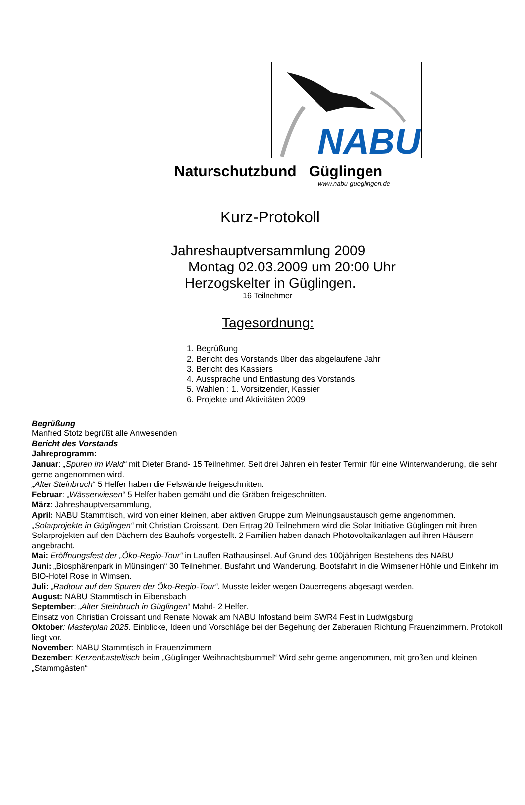NABU
Naturschutzbund Güglingen
www.nabu-gueglingen.de
Kurz-Protokoll
Jahreshauptversammlung 2009
Montag 02.03.2009 um 20:00 Uhr
Herzogskelter in Güglingen.
16 Teilnehmer
Tagesordnung:
1. Begrüßung
2. Bericht des Vorstands über das abgelaufene Jahr
3. Bericht des Kassiers
4. Aussprache und Entlastung des Vorstands
5. Wahlen : 1. Vorsitzender, Kassier
6. Projekte und Aktivitäten 2009
Begrüßung
Manfred Stotz begrüßt alle Anwesenden
Bericht des Vorstands
Jahreprogramm:
Januar: „Spuren im Wald“ mit Dieter Brand- 15 Teilnehmer. Seit drei Jahren ein fester Termin für eine Winterwanderung, die sehr gerne angenommen wird.
„Alter Steinbruch“ 5 Helfer haben die Felswände freigeschnitten.
Februar: „Wässerwiesen“ 5 Helfer haben gemäht und die Gräben freigeschnitten.
März: Jahreshauptversammlung,
April: NABU Stammtisch, wird von einer kleinen, aber aktiven Gruppe zum Meinungsaustausch gerne angenommen.
„Solarprojekte in Güglingen“ mit Christian Croissant. Den Ertrag 20 Teilnehmern wird die Solar Initiative Güglingen mit ihren Solarprojekten auf den Dächern des Bauhofs vorgestellt. 2 Familien haben danach Photovoltaikanlagen auf ihren Häusern angebracht.
Mai: Eröffnungsfest der „Öko-Regio-Tour“ in Lauffen Rathausinsel. Auf Grund des 100jährigen Bestehens des NABU
Juni: „Biosphärenpark in Münsingen“ 30 Teilnehmer. Busfahrt und Wanderung. Bootsfahrt in die Wimsener Höhle und Einkehr im BIO-Hotel Rose in Wimsen.
Juli: „Radtour auf den Spuren der Öko-Regio-Tour“. Musste leider wegen Dauerregens abgesagt werden.
August: NABU Stammtisch in Eibensbach
September: „Alter Steinbruch in Güglingen“ Mahd- 2 Helfer.
Einsatz von Christian Croissant und Renate Nowak am NABU Infostand beim SWR4 Fest in Ludwigsburg
Oktober: Masterplan 2025. Einblicke, Ideen und Vorschläge bei der Begehung der Zaberauen Richtung Frauenzimmern. Protokoll liegt vor.
November: NABU Stammtisch in Frauenzimmern
Dezember: Kerzenbasteltisch beim „Güglinger Weihnachtsbummel“ Wird sehr gerne angenommen, mit großen und kleinen „Stammgästen“